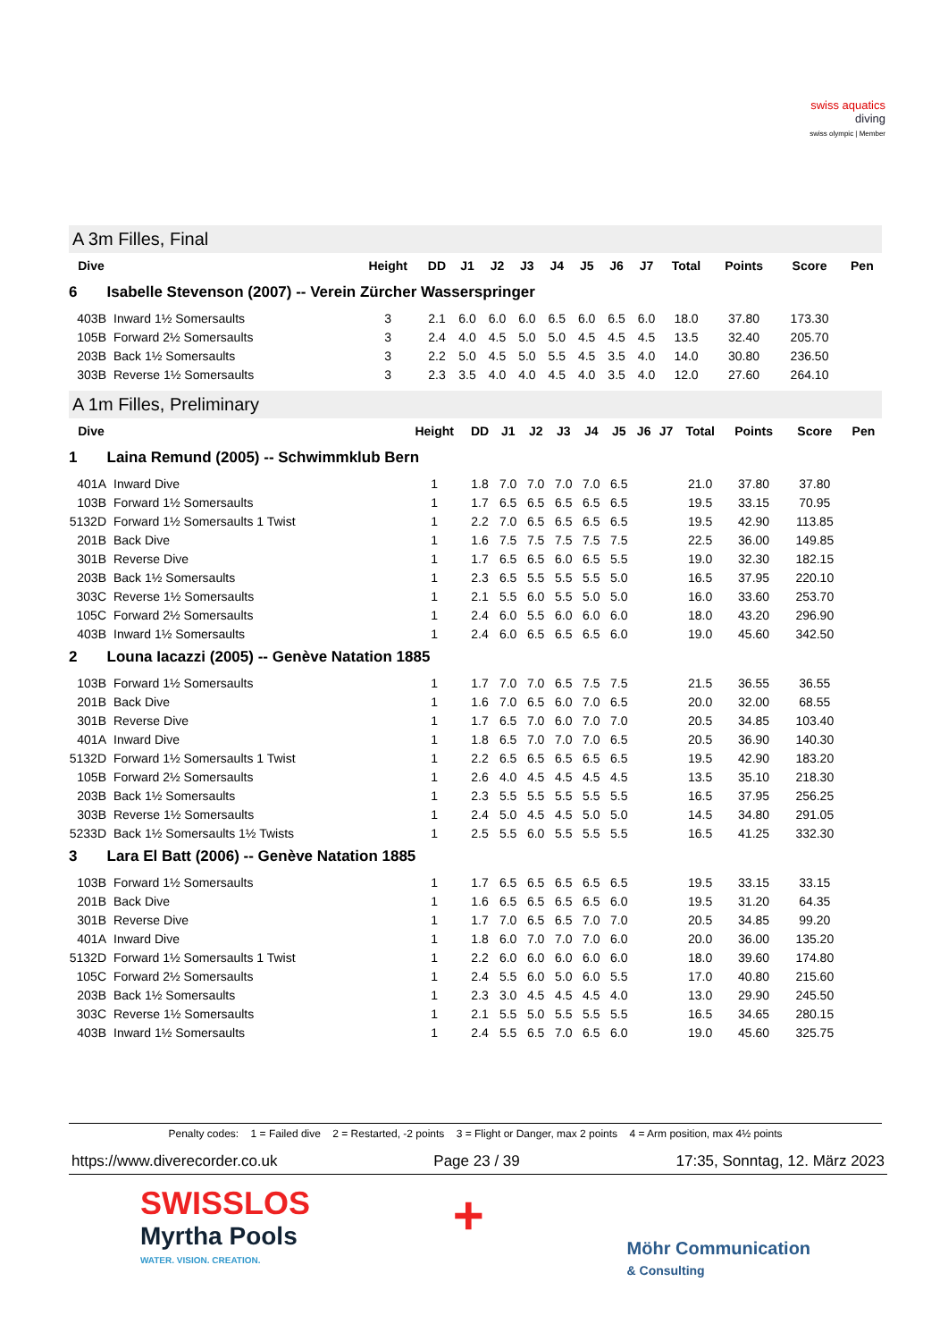swiss aquatics
diving
swiss olympic | Member
A 3m Filles, Final
| Dive | | Height | DD | J1 | J2 | J3 | J4 | J5 | J6 | J7 | Total | Points | Score | Pen |
| --- | --- | --- | --- | --- | --- | --- | --- | --- | --- | --- | --- | --- | --- | --- |
| 6 Isabelle Stevenson (2007) -- Verein Zürcher Wasserspringer | | | | | | | | | | | | | | |
| 403B | Inward 1½ Somersaults | 3 | 2.1 | 6.0 | 6.0 | 6.0 | 6.5 | 6.0 | 6.5 | 6.0 | 18.0 | 37.80 | 173.30 | |
| 105B | Forward 2½ Somersaults | 3 | 2.4 | 4.0 | 4.5 | 5.0 | 5.0 | 4.5 | 4.5 | 4.5 | 13.5 | 32.40 | 205.70 | |
| 203B | Back 1½ Somersaults | 3 | 2.2 | 5.0 | 4.5 | 5.0 | 5.5 | 4.5 | 3.5 | 4.0 | 14.0 | 30.80 | 236.50 | |
| 303B | Reverse 1½ Somersaults | 3 | 2.3 | 3.5 | 4.0 | 4.0 | 4.5 | 4.0 | 3.5 | 4.0 | 12.0 | 27.60 | 264.10 | |
A 1m Filles, Preliminary
| Dive | | Height | DD | J1 | J2 | J3 | J4 | J5 | J6 | J7 | Total | Points | Score | Pen |
| --- | --- | --- | --- | --- | --- | --- | --- | --- | --- | --- | --- | --- | --- | --- |
| 1 Laina Remund (2005) -- Schwimmklub Bern | | | | | | | | | | | | | | |
| 401A | Inward Dive | 1 | 1.8 | 7.0 | 7.0 | 7.0 | 7.0 | 6.5 | | | 21.0 | 37.80 | 37.80 | |
| 103B | Forward 1½ Somersaults | 1 | 1.7 | 6.5 | 6.5 | 6.5 | 6.5 | 6.5 | | | 19.5 | 33.15 | 70.95 | |
| 5132D | Forward 1½ Somersaults 1 Twist | 1 | 2.2 | 7.0 | 6.5 | 6.5 | 6.5 | 6.5 | | | 19.5 | 42.90 | 113.85 | |
| 201B | Back Dive | 1 | 1.6 | 7.5 | 7.5 | 7.5 | 7.5 | 7.5 | | | 22.5 | 36.00 | 149.85 | |
| 301B | Reverse Dive | 1 | 1.7 | 6.5 | 6.5 | 6.0 | 6.5 | 5.5 | | | 19.0 | 32.30 | 182.15 | |
| 203B | Back 1½ Somersaults | 1 | 2.3 | 6.5 | 5.5 | 5.5 | 5.5 | 5.0 | | | 16.5 | 37.95 | 220.10 | |
| 303C | Reverse 1½ Somersaults | 1 | 2.1 | 5.5 | 6.0 | 5.5 | 5.0 | 5.0 | | | 16.0 | 33.60 | 253.70 | |
| 105C | Forward 2½ Somersaults | 1 | 2.4 | 6.0 | 5.5 | 6.0 | 6.0 | 6.0 | | | 18.0 | 43.20 | 296.90 | |
| 403B | Inward 1½ Somersaults | 1 | 2.4 | 6.0 | 6.5 | 6.5 | 6.5 | 6.0 | | | 19.0 | 45.60 | 342.50 | |
| 2 Louna Iacazzi (2005) -- Genève Natation 1885 | | | | | | | | | | | | | | |
| 103B | Forward 1½ Somersaults | 1 | 1.7 | 7.0 | 7.0 | 6.5 | 7.5 | 7.5 | | | 21.5 | 36.55 | 36.55 | |
| 201B | Back Dive | 1 | 1.6 | 7.0 | 6.5 | 6.0 | 7.0 | 6.5 | | | 20.0 | 32.00 | 68.55 | |
| 301B | Reverse Dive | 1 | 1.7 | 6.5 | 7.0 | 6.0 | 7.0 | 7.0 | | | 20.5 | 34.85 | 103.40 | |
| 401A | Inward Dive | 1 | 1.8 | 6.5 | 7.0 | 7.0 | 7.0 | 6.5 | | | 20.5 | 36.90 | 140.30 | |
| 5132D | Forward 1½ Somersaults 1 Twist | 1 | 2.2 | 6.5 | 6.5 | 6.5 | 6.5 | 6.5 | | | 19.5 | 42.90 | 183.20 | |
| 105B | Forward 2½ Somersaults | 1 | 2.6 | 4.0 | 4.5 | 4.5 | 4.5 | 4.5 | | | 13.5 | 35.10 | 218.30 | |
| 203B | Back 1½ Somersaults | 1 | 2.3 | 5.5 | 5.5 | 5.5 | 5.5 | 5.5 | | | 16.5 | 37.95 | 256.25 | |
| 303B | Reverse 1½ Somersaults | 1 | 2.4 | 5.0 | 4.5 | 4.5 | 5.0 | 5.0 | | | 14.5 | 34.80 | 291.05 | |
| 5233D | Back 1½ Somersaults 1½ Twists | 1 | 2.5 | 5.5 | 6.0 | 5.5 | 5.5 | 5.5 | | | 16.5 | 41.25 | 332.30 | |
| 3 Lara El Batt (2006) -- Genève Natation 1885 | | | | | | | | | | | | | | |
| 103B | Forward 1½ Somersaults | 1 | 1.7 | 6.5 | 6.5 | 6.5 | 6.5 | 6.5 | | | 19.5 | 33.15 | 33.15 | |
| 201B | Back Dive | 1 | 1.6 | 6.5 | 6.5 | 6.5 | 6.5 | 6.0 | | | 19.5 | 31.20 | 64.35 | |
| 301B | Reverse Dive | 1 | 1.7 | 7.0 | 6.5 | 6.5 | 7.0 | 7.0 | | | 20.5 | 34.85 | 99.20 | |
| 401A | Inward Dive | 1 | 1.8 | 6.0 | 7.0 | 7.0 | 7.0 | 6.0 | | | 20.0 | 36.00 | 135.20 | |
| 5132D | Forward 1½ Somersaults 1 Twist | 1 | 2.2 | 6.0 | 6.0 | 6.0 | 6.0 | 6.0 | | | 18.0 | 39.60 | 174.80 | |
| 105C | Forward 2½ Somersaults | 1 | 2.4 | 5.5 | 6.0 | 5.0 | 6.0 | 5.5 | | | 17.0 | 40.80 | 215.60 | |
| 203B | Back 1½ Somersaults | 1 | 2.3 | 3.0 | 4.5 | 4.5 | 4.5 | 4.0 | | | 13.0 | 29.90 | 245.50 | |
| 303C | Reverse 1½ Somersaults | 1 | 2.1 | 5.5 | 5.0 | 5.5 | 5.5 | 5.5 | | | 16.5 | 34.65 | 280.15 | |
| 403B | Inward 1½ Somersaults | 1 | 2.4 | 5.5 | 6.5 | 7.0 | 6.5 | 6.0 | | | 19.0 | 45.60 | 325.75 | |
Penalty codes: 1 = Failed dive 2 = Restarted, -2 points 3 = Flight or Danger, max 2 points 4 = Arm position, max 4½ points
https://www.diverecorder.co.uk Page 23 / 39 17:35, Sonntag, 12. März 2023
SWISSLOS
Myrtha Pools
WATER. VISION. CREATION.
+
Möhr Communication
& Consulting